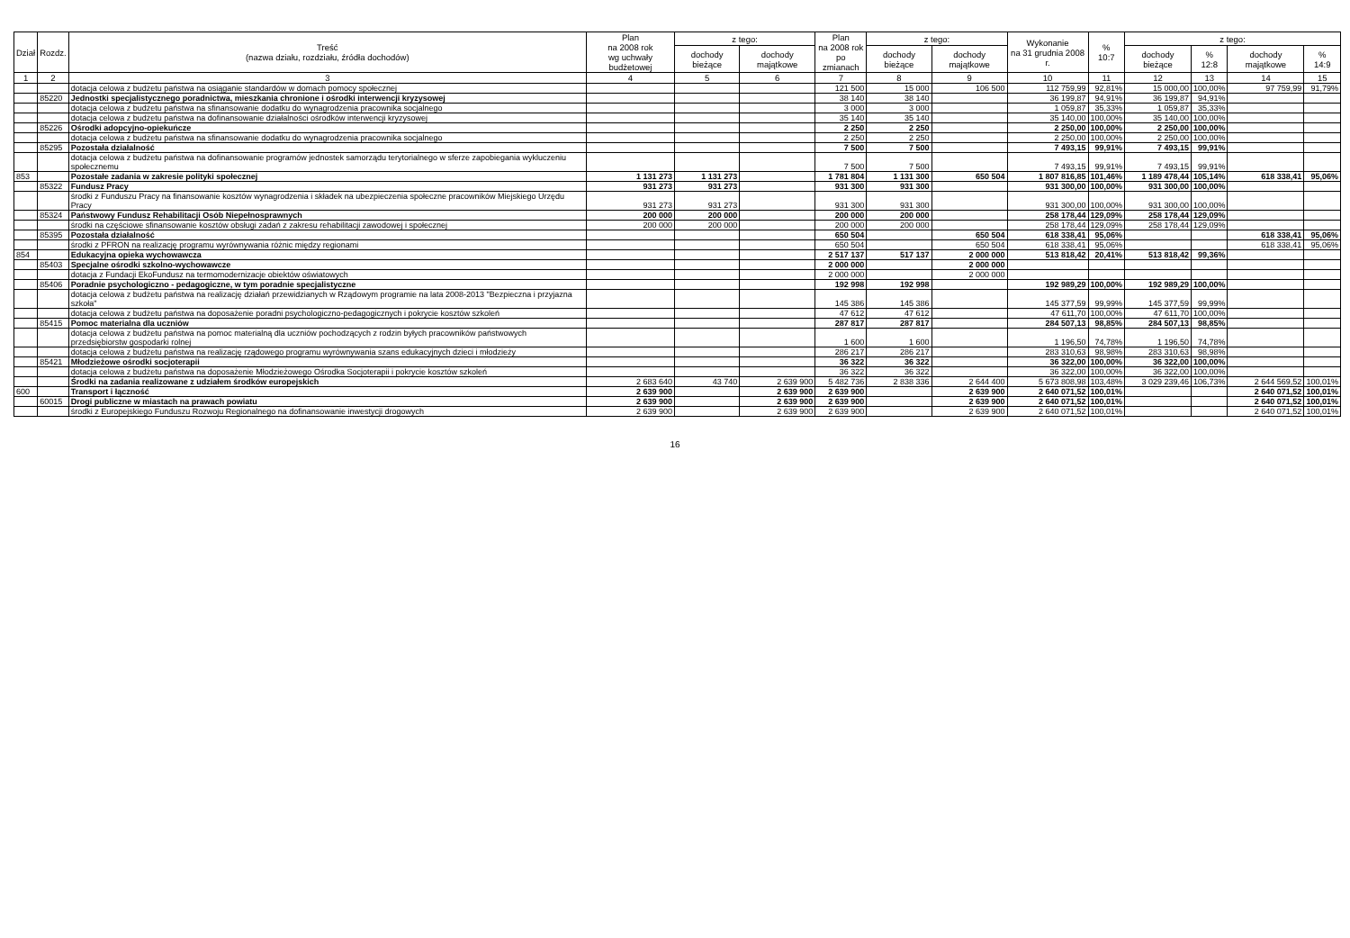| Dział | Rozdz. | Treść (nazwa działu, rozdziału, źródła dochodów) | Plan na 2008 rok wg uchwały budżetowej | z tego: | | Plan na 2008 rok po zmianach | z tego: | | Wykonanie na 31 grudnia 2008 r. | % 10:7 | z tego: | | | |
| --- | --- | --- | --- | --- | --- | --- | --- | --- | --- | --- | --- | --- | --- | --- |
| | | | | dochody bieżące | dochody majątkowe | | dochody bieżące | dochody majątkowe | | | dochody bieżące | % 12:8 | dochody majątkowe | % 14:9 |
| 1 | 2 | 3 | 4 | 5 | 6 | 7 | 8 | 9 | 10 | 11 | 12 | 13 | 14 | 15 |
| | | dotacja celowa z budżetu państwa na osiąganie standardów w domach pomocy społecznej | | | | 121 500 | 15 000 | 106 500 | 112 759,99 | 92,81% | 15 000,00 | 100,00% | 97 759,99 | 91,79% |
| | 85220 | Jednostki specjalistycznego poradnictwa, mieszkania chronione i ośrodki interwencji kryzysowej | | | | 38 140 | 38 140 | | 36 199,87 | 94,91% | 36 199,87 | 94,91% | | |
| | | dotacja celowa z budżetu państwa na sfinansowanie dodatku do wynagrodzenia pracownika socjalnego | | | | 3 000 | 3 000 | | 1 059,87 | 35,33% | 1 059,87 | 35,33% | | |
| | | dotacja celowa z budżetu państwa na dofinansowanie działalności ośrodków interwencji kryzysowej | | | | 35 140 | 35 140 | | 35 140,00 | 100,00% | 35 140,00 | 100,00% | | |
| | 85226 | Ośrodki adopcyjno-opiekuńcze | | | | 2 250 | 2 250 | | 2 250,00 | 100,00% | 2 250,00 | 100,00% | | |
| | | dotacja celowa z budżetu państwa na sfinansowanie dodatku do wynagrodzenia pracownika socjalnego | | | | 2 250 | 2 250 | | 2 250,00 | 100,00% | 2 250,00 | 100,00% | | |
| | 85295 | Pozostała działalność | | | | 7 500 | 7 500 | | 7 493,15 | 99,91% | 7 493,15 | 99,91% | | |
| | | dotacja celowa z budżetu państwa na dofinansowanie programów jednostek samorządu terytorialnego w sferze zapobiegania wykluczeniu społecznemu | | | | 7 500 | 7 500 | | 7 493,15 | 99,91% | 7 493,15 | 99,91% | | |
| 853 | | Pozostałe zadania w zakresie polityki społecznej | 1 131 273 | 1 131 273 | | 1 781 804 | 1 131 300 | 650 504 | 1 807 816,85 | 101,46% | 1 189 478,44 | 105,14% | 618 338,41 | 95,06% |
| | 85322 | Fundusz Pracy | 931 273 | 931 273 | | 931 300 | 931 300 | | 931 300,00 | 100,00% | 931 300,00 | 100,00% | | |
| | | środki z Funduszu Pracy na finansowanie kosztów wynagrodzenia i składek na ubezpieczenia społeczne pracowników Miejskiego Urzędu Pracy | 931 273 | 931 273 | | 931 300 | 931 300 | | 931 300,00 | 100,00% | 931 300,00 | 100,00% | | |
| | 85324 | Państwowy Fundusz Rehabilitacji Osób Niepełnosprawnych | 200 000 | 200 000 | | 200 000 | 200 000 | | 258 178,44 | 129,09% | 258 178,44 | 129,09% | | |
| | | środki na częściowe sfinansowanie kosztów obsługi zadań z zakresu rehabilitacji zawodowej i społecznej | 200 000 | 200 000 | | 200 000 | 200 000 | | 258 178,44 | 129,09% | 258 178,44 | 129,09% | | |
| | 85395 | Pozostała działalność | | | | 650 504 | | 650 504 | 618 338,41 | 95,06% | | | 618 338,41 | 95,06% |
| | | środki z PFRON na realizację programu wyrównywania różnic między regionami | | | | 650 504 | | 650 504 | 618 338,41 | 95,06% | | | 618 338,41 | 95,06% |
| 854 | | Edukacyjna opieka wychowawcza | | | | 2 517 137 | 517 137 | 2 000 000 | 513 818,42 | 20,41% | 513 818,42 | 99,36% | | |
| | 85403 | Specjalne ośrodki szkolno-wychowawcze | | | | 2 000 000 | | 2 000 000 | | | | | | |
| | | dotacja z Fundacji EkoFundusz na termomodernizacje obiektów oświatowych | | | | 2 000 000 | | 2 000 000 | | | | | | |
| | 85406 | Poradnie psychologiczno - pedagogiczne, w tym poradnie specjalistyczne | | | | 192 998 | 192 998 | | 192 989,29 | 100,00% | 192 989,29 | 100,00% | | |
| | | dotacja celowa z budżetu państwa na realizację działań przewidzianych w Rządowym programie na lata 2008-2013 "Bezpieczna i przyjazna szkoła" | | | | 145 386 | 145 386 | | 145 377,59 | 99,99% | 145 377,59 | 99,99% | | |
| | | dotacja celowa z budżetu państwa na doposażenie poradni psychologiczno-pedagogicznych i pokrycie kosztów szkoleń | | | | 47 612 | 47 612 | | 47 611,70 | 100,00% | 47 611,70 | 100,00% | | |
| | 85415 | Pomoc materialna dla uczniów | | | | 287 817 | 287 817 | | 284 507,13 | 98,85% | 284 507,13 | 98,85% | | |
| | | dotacja celowa z budżetu państwa na pomoc materialną dla uczniów pochodzących z rodzin byłych pracowników państwowych przedsiębiorstw gospodarki rolnej | | | | 1 600 | 1 600 | | 1 196,50 | 74,78% | 1 196,50 | 74,78% | | |
| | | dotacja celowa z budżetu państwa na realizację rządowego programu wyrównywania szans edukacyjnych dzieci i młodzieży | | | | 286 217 | 286 217 | | 283 310,63 | 98,98% | 283 310,63 | 98,98% | | |
| | 85421 | Młodzieżowe ośrodki socjoterapii | | | | 36 322 | 36 322 | | 36 322,00 | 100,00% | 36 322,00 | 100,00% | | |
| | | dotacja celowa z budżetu państwa na doposażenie Młodzieżowego Ośrodka Socjoterapii i pokrycie kosztów szkoleń | | | | 36 322 | 36 322 | | 36 322,00 | 100,00% | 36 322,00 | 100,00% | | |
| | | Środki na zadania realizowane z udziałem środków europejskich | 2 683 640 | 43 740 | 2 639 900 | 5 482 736 | 2 838 336 | 2 644 400 | 5 673 808,98 | 103,48% | 3 029 239,46 | 106,73% | 2 644 569,52 | 100,01% |
| 600 | | Transport i łączność | 2 639 900 | | 2 639 900 | 2 639 900 | | 2 639 900 | 2 640 071,52 | 100,01% | | | 2 640 071,52 | 100,01% |
| | 60015 | Drogi publiczne w miastach na prawach powiatu | 2 639 900 | | 2 639 900 | 2 639 900 | | 2 639 900 | 2 640 071,52 | 100,01% | | | 2 640 071,52 | 100,01% |
| | | środki z Europejskiego Funduszu Rozwoju Regionalnego na dofinansowanie inwestycji drogowych | 2 639 900 | | 2 639 900 | 2 639 900 | | 2 639 900 | 2 640 071,52 | 100,01% | | | 2 640 071,52 | 100,01% |
16